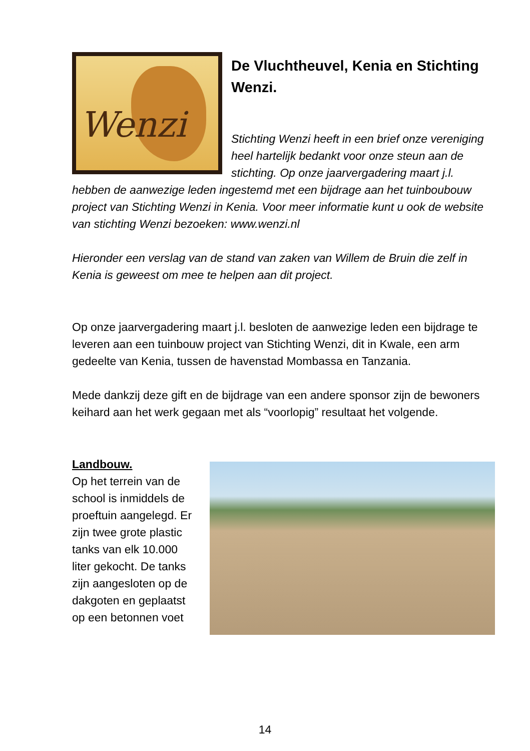Wenzi
De Vluchtheuvel, Kenia en Stichting Wenzi.
Stichting Wenzi heeft in een brief onze vereniging heel hartelijk bedankt voor onze steun aan de stichting. Op onze jaarvergadering maart j.l. hebben de aanwezige leden ingestemd met een bijdrage aan het tuinboubouw project van Stichting Wenzi in Kenia. Voor meer informatie kunt u ook de website van stichting Wenzi bezoeken: www.wenzi.nl
Hieronder een verslag van de stand van zaken van Willem de Bruin die zelf in Kenia is geweest om mee te helpen aan dit project.
Op onze jaarvergadering maart j.l. besloten de aanwezige leden een bijdrage te leveren aan een tuinbouw project van Stichting Wenzi, dit in Kwale, een arm gedeelte van Kenia, tussen de havenstad Mombassa en Tanzania.
Mede dankzij deze gift en de bijdrage van een andere sponsor zijn de bewoners keihard aan het werk gegaan met als “voorlopig” resultaat het volgende.
Landbouw.
Op het terrein van de school is inmiddels de proeftuin aangelegd. Er zijn twee grote plastic tanks van elk 10.000 liter gekocht. De tanks zijn aangesloten op de dakgoten en geplaatst op een betonnen voet
14